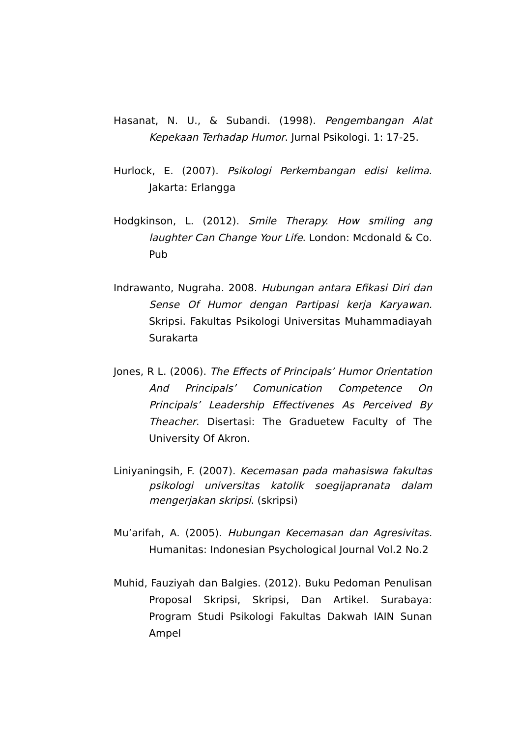Hasanat, N. U., & Subandi. (1998). Pengembangan Alat Kepekaan Terhadap Humor. Jurnal Psikologi. 1: 17-25.
Hurlock, E. (2007). Psikologi Perkembangan edisi kelima. Jakarta: Erlangga
Hodgkinson, L. (2012). Smile Therapy. How smiling ang laughter Can Change Your Life. London: Mcdonald & Co. Pub
Indrawanto, Nugraha. 2008. Hubungan antara Efikasi Diri dan Sense Of Humor dengan Partipasi kerja Karyawan. Skripsi. Fakultas Psikologi Universitas Muhammadiayah Surakarta
Jones, R L. (2006). The Effects of Principals’ Humor Orientation And Principals’ Comunication Competence On Principals’ Leadership Effectivenes As Perceived By Theacher. Disertasi: The Graduetew Faculty of The University Of Akron.
Liniyaningsih, F. (2007). Kecemasan pada mahasiswa fakultas psikologi universitas katolik soegijapranata dalam mengerjakan skripsi. (skripsi)
Mu’arifah, A. (2005). Hubungan Kecemasan dan Agresivitas. Humanitas: Indonesian Psychological Journal Vol.2 No.2
Muhid, Fauziyah dan Balgies. (2012). Buku Pedoman Penulisan Proposal Skripsi, Skripsi, Dan Artikel. Surabaya: Program Studi Psikologi Fakultas Dakwah IAIN Sunan Ampel